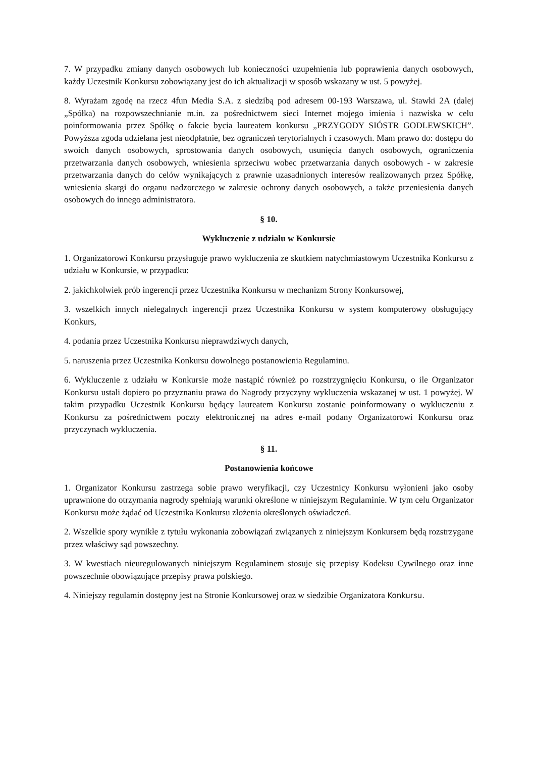7. W przypadku zmiany danych osobowych lub konieczności uzupełnienia lub poprawienia danych osobowych, każdy Uczestnik Konkursu zobowiązany jest do ich aktualizacji w sposób wskazany w ust. 5 powyżej.
8. Wyrażam zgodę na rzecz 4fun Media S.A. z siedzibą pod adresem 00-193 Warszawa, ul. Stawki 2A (dalej „Spółka) na rozpowszechnianie m.in. za pośrednictwem sieci Internet mojego imienia i nazwiska w celu poinformowania przez Spółkę o fakcie bycia laureatem konkursu „PRZYGODY SIÓSTR GODLEWSKICH”. Powyższa zgoda udzielana jest nieodpłatnie, bez ograniczeń terytorialnych i czasowych. Mam prawo do: dostępu do swoich danych osobowych, sprostowania danych osobowych, usunięcia danych osobowych, ograniczenia przetwarzania danych osobowych, wniesienia sprzeciwu wobec przetwarzania danych osobowych - w zakresie przetwarzania danych do celów wynikających z prawnie uzasadnionych interesów realizowanych przez Spółkę, wniesienia skargi do organu nadzorczego w zakresie ochrony danych osobowych, a także przeniesienia danych osobowych do innego administratora.
§ 10.
Wykluczenie z udziału w Konkursie
1. Organizatorowi Konkursu przysługuje prawo wykluczenia ze skutkiem natychmiastowym Uczestnika Konkursu z udziału w Konkursie, w przypadku:
2. jakichkolwiek prób ingerencji przez Uczestnika Konkursu w mechanizm Strony Konkursowej,
3. wszelkich innych nielegalnych ingerencji przez Uczestnika Konkursu w system komputerowy obsługujący Konkurs,
4. podania przez Uczestnika Konkursu nieprawdziwych danych,
5. naruszenia przez Uczestnika Konkursu dowolnego postanowienia Regulaminu.
6. Wykluczenie z udziału w Konkursie może nastąpić również po rozstrzygnięciu Konkursu, o ile Organizator Konkursu ustali dopiero po przyznaniu prawa do Nagrody przyczyny wykluczenia wskazanej w ust. 1 powyżej. W takim przypadku Uczestnik Konkursu będący laureatem Konkursu zostanie poinformowany o wykluczeniu z Konkursu za pośrednictwem poczty elektronicznej na adres e-mail podany Organizatorowi Konkursu oraz przyczynach wykluczenia.
§ 11.
Postanowienia końcowe
1. Organizator Konkursu zastrzega sobie prawo weryfikacji, czy Uczestnicy Konkursu wyłonieni jako osoby uprawnione do otrzymania nagrody spełniają warunki określone w niniejszym Regulaminie. W tym celu Organizator Konkursu może żądać od Uczestnika Konkursu złożenia określonych oświadczeń.
2. Wszelkie spory wynikłe z tytułu wykonania zobowiązań związanych z niniejszym Konkursem będą rozstrzygane przez właściwy sąd powszechny.
3. W kwestiach nieuregulowanych niniejszym Regulaminem stosuje się przepisy Kodeksu Cywilnego oraz inne powszechnie obowiązujące przepisy prawa polskiego.
4. Niniejszy regulamin dostępny jest na Stronie Konkursowej oraz w siedzibie Organizatora Konkursu.